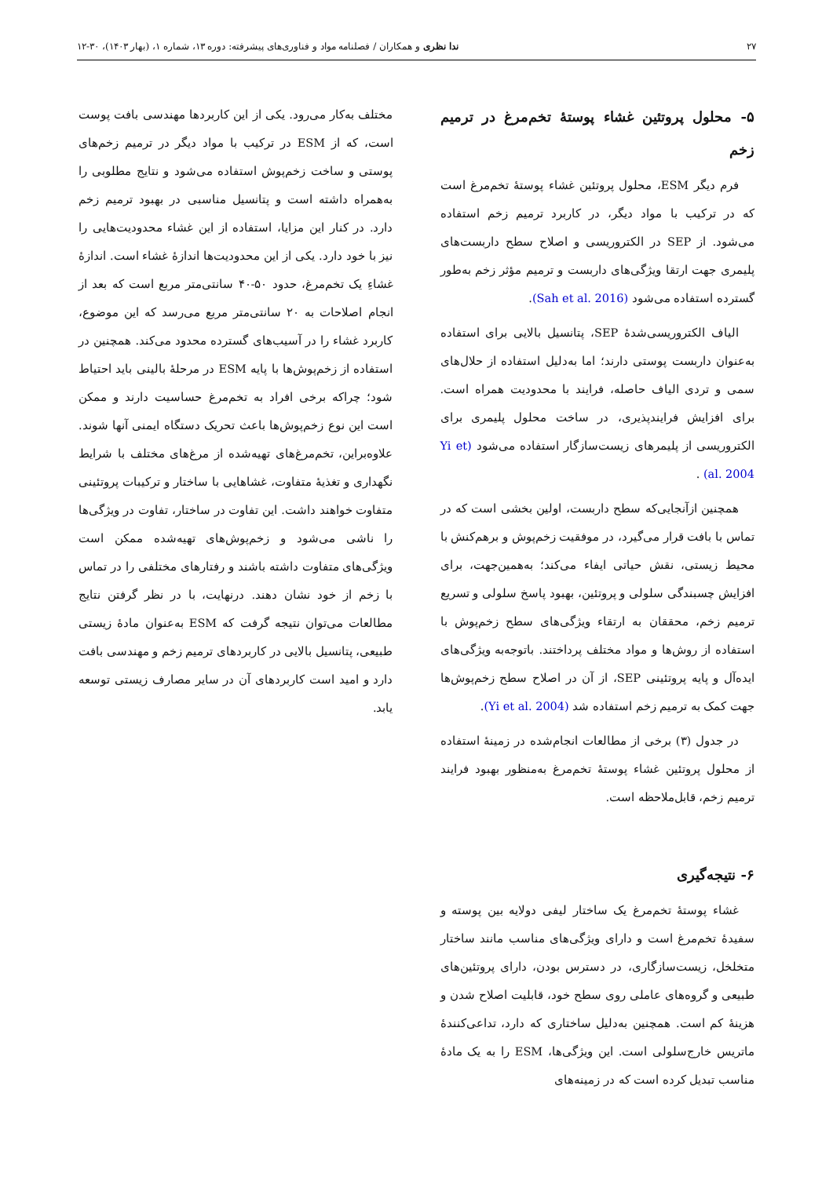۲۷ ندا نظری و همکاران / فصلنامه مواد و فناوری‌های پیشرفته: دوره ۱۳، شماره ۱، (بهار ۱۴۰۳)، ۳۰-۱۲
۵- محلول پروتئین غشاء پوستهٔ تخم‌مرغ در ترمیم زخم
فرم دیگر ESM، محلول پروتئین غشاء پوستهٔ تخم‌مرغ است که در ترکیب با مواد دیگر، در کاربرد ترمیم زخم استفاده می‌شود. از SEP در الکتروریسی و اصلاح سطح داربست‌های پلیمری جهت ارتقا ویژگی‌های داربست و ترمیم مؤثر زخم به‌طور گسترده استفاده می‌شود (Sah et al. 2016).
الیاف الکتروریسی‌شدهٔ SEP، پتانسیل بالایی برای استفاده به‌عنوان داربست پوستی دارند؛ اما به‌دلیل استفاده از حلال‌های سمی و تردی الیاف حاصله، فرایند با محدودیت همراه است. برای افزایش فرایندپذیری، در ساخت محلول پلیمری برای الکتروریسی از پلیمرهای زیست‌سازگار استفاده می‌شود (Yi et al. 2004) .
همچنین ازآنجایی‌که سطح داربست، اولین بخشی است که در تماس با بافت قرار می‌گیرد، در موفقیت زخم‌پوش و برهم‌کنش با محیط زیستی، نقش حیاتی ایفاء می‌کند؛ به‌همین‌جهت، برای افزایش چسبندگی سلولی و پروتئین، بهبود پاسخ سلولی و تسریع ترمیم زخم، محققان به ارتقاء ویژگی‌های سطح زخم‌پوش با استفاده از روش‌ها و مواد مختلف پرداختند. باتوجه‌به ویژگی‌های ایده‌آل و پایه پروتئینی SEP، از آن در اصلاح سطح زخم‌پوش‌ها جهت کمک به ترمیم زخم استفاده شد (Yi et al. 2004).
در جدول (۳) برخی از مطالعات انجام‌شده در زمینهٔ استفاده از محلول پروتئین غشاء پوستهٔ تخم‌مرغ به‌منظور بهبود فرایند ترمیم زخم، قابل‌ملاحظه است.
۶- نتیجه‌گیری
غشاء پوستهٔ تخم‌مرغ یک ساختار لیفی دولایه بین پوسته و سفیدهٔ تخم‌مرغ است و دارای ویژگی‌های مناسب مانند ساختار متخلخل، زیست‌سازگاری، در دسترس بودن، دارای پروتئین‌های طبیعی و گروه‌های عاملی روی سطح خود، قابلیت اصلاح شدن و هزینهٔ کم است. همچنین به‌دلیل ساختاری که دارد، تداعی‌کنندهٔ ماتریس خارج‌سلولی است. این ویژگی‌ها، ESM را به یک مادهٔ مناسب تبدیل کرده است که در زمینه‌های
مختلف به‌کار می‌رود. یکی از این کاربردها مهندسی بافت پوست است، که از ESM در ترکیب با مواد دیگر در ترمیم زخم‌های پوستی و ساخت زخم‌پوش استفاده می‌شود و نتایج مطلوبی را به‌همراه داشته است و پتانسیل مناسبی در بهبود ترمیم زخم دارد. در کنار این مزایا، استفاده از این غشاء محدودیت‌هایی را نیز با خود دارد. یکی از این محدودیت‌ها اندازهٔ غشاء است. اندازهٔ غشاءِ یک تخم‌مرغ، حدود ۵۰-۴۰ سانتی‌متر مربع است که بعد از انجام اصلاحات به ۲۰ سانتی‌متر مربع می‌رسد که این موضوع، کاربرد غشاء را در آسیب‌های گسترده محدود می‌کند. همچنین در استفاده از زخم‌پوش‌ها با پایه ESM در مرحلهٔ بالینی باید احتیاط شود؛ چراکه برخی افراد به تخم‌مرغ حساسیت دارند و ممکن است این نوع زخم‌پوش‌ها باعث تحریک دستگاه ایمنی آنها شوند. علاوه‌براین، تخم‌مرغ‌های تهیه‌شده از مرغ‌های مختلف با شرایط نگهداری و تغذیهٔ متفاوت، غشاهایی با ساختار و ترکیبات پروتئینی متفاوت خواهند داشت. این تفاوت در ساختار، تفاوت در ویژگی‌ها را ناشی می‌شود و زخم‌پوش‌های تهیه‌شده ممکن است ویژگی‌های متفاوت داشته باشند و رفتارهای مختلفی را در تماس با زخم از خود نشان دهند. درنهایت، با در نظر گرفتن نتایج مطالعات می‌توان نتیجه گرفت که ESM به‌عنوان مادهٔ زیستی طبیعی، پتانسیل بالایی در کاربردهای ترمیم زخم و مهندسی بافت دارد و امید است کاربردهای آن در سایر مصارف زیستی توسعه یابد.